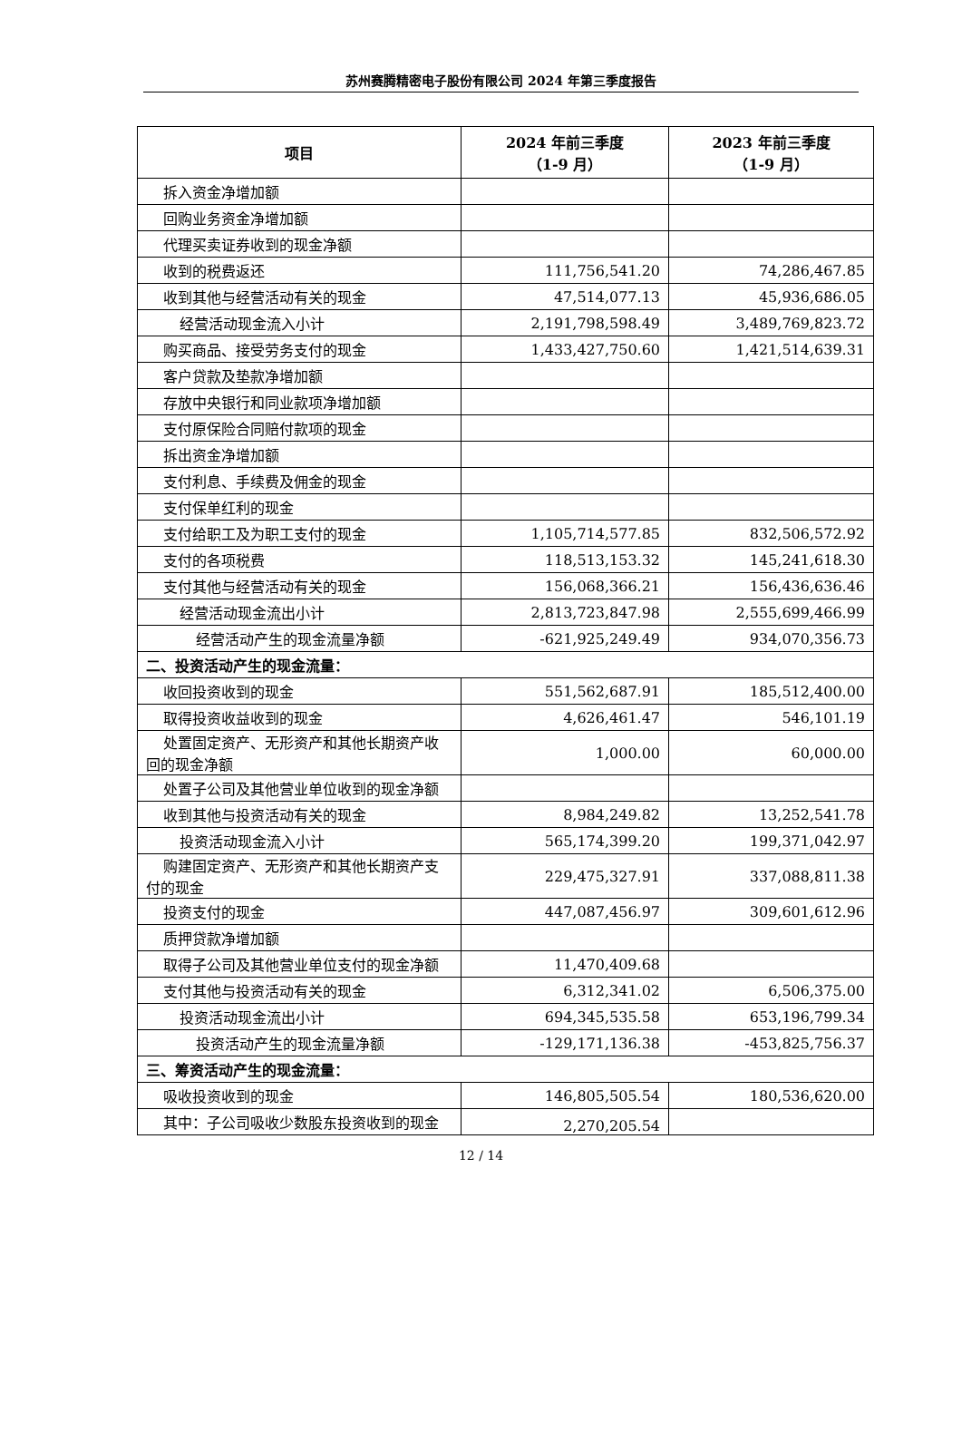苏州赛腾精密电子股份有限公司 2024 年第三季度报告
| 项目 | 2024 年前三季度 （1-9 月） | 2023 年前三季度 （1-9 月） |
| --- | --- | --- |
| 拆入资金净增加额 | | |
| 回购业务资金净增加额 | | |
| 代理买卖证券收到的现金净额 | | |
| 收到的税费返还 | 111,756,541.20 | 74,286,467.85 |
| 收到其他与经营活动有关的现金 | 47,514,077.13 | 45,936,686.05 |
| 经营活动现金流入小计 | 2,191,798,598.49 | 3,489,769,823.72 |
| 购买商品、接受劳务支付的现金 | 1,433,427,750.60 | 1,421,514,639.31 |
| 客户贷款及垫款净增加额 | | |
| 存放中央银行和同业款项净增加额 | | |
| 支付原保险合同赔付款项的现金 | | |
| 拆出资金净增加额 | | |
| 支付利息、手续费及佣金的现金 | | |
| 支付保单红利的现金 | | |
| 支付给职工及为职工支付的现金 | 1,105,714,577.85 | 832,506,572.92 |
| 支付的各项税费 | 118,513,153.32 | 145,241,618.30 |
| 支付其他与经营活动有关的现金 | 156,068,366.21 | 156,436,636.46 |
| 经营活动现金流出小计 | 2,813,723,847.98 | 2,555,699,466.99 |
| 经营活动产生的现金流量净额 | -621,925,249.49 | 934,070,356.73 |
| 二、投资活动产生的现金流量： | | |
| 收回投资收到的现金 | 551,562,687.91 | 185,512,400.00 |
| 取得投资收益收到的现金 | 4,626,461.47 | 546,101.19 |
| 处置固定资产、无形资产和其他长期资产收回的现金净额 | 1,000.00 | 60,000.00 |
| 处置子公司及其他营业单位收到的现金净额 | | |
| 收到其他与投资活动有关的现金 | 8,984,249.82 | 13,252,541.78 |
| 投资活动现金流入小计 | 565,174,399.20 | 199,371,042.97 |
| 购建固定资产、无形资产和其他长期资产支付的现金 | 229,475,327.91 | 337,088,811.38 |
| 投资支付的现金 | 447,087,456.97 | 309,601,612.96 |
| 质押贷款净增加额 | | |
| 取得子公司及其他营业单位支付的现金净额 | 11,470,409.68 | |
| 支付其他与投资活动有关的现金 | 6,312,341.02 | 6,506,375.00 |
| 投资活动现金流出小计 | 694,345,535.58 | 653,196,799.34 |
| 投资活动产生的现金流量净额 | -129,171,136.38 | -453,825,756.37 |
| 三、筹资活动产生的现金流量： | | |
| 吸收投资收到的现金 | 146,805,505.54 | 180,536,620.00 |
| 其中：子公司吸收少数股东投资收到的现金 | 2,270,205.54 | |
12 / 14